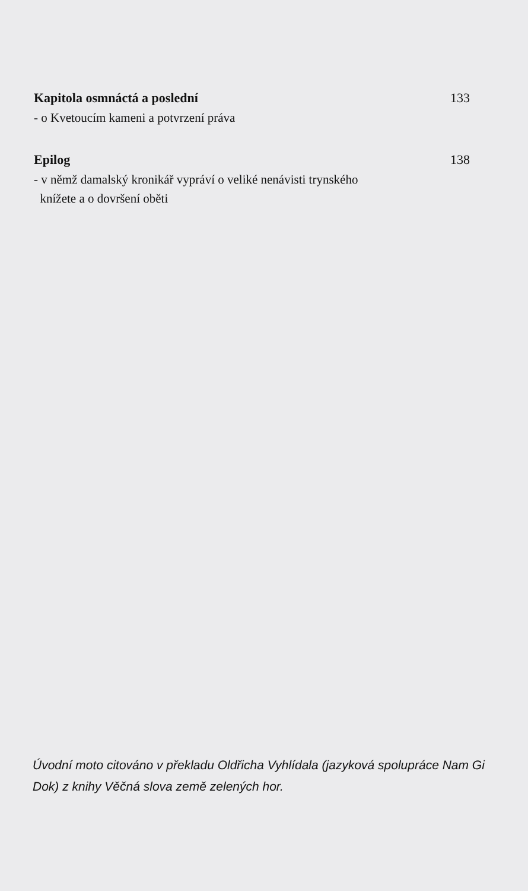Kapitola osmnáctá a poslední 133
- o Kvetoucím kameni a potvrzení práva
Epilog 138
- v němž damalský kronikář vypráví o veliké nenávisti trynského
knížete a o dovršení oběti
Úvodní moto citováno v překladu Oldřicha Vyhlídala (jazyková spolupráce Nam Gi Dok) z knihy Věčná slova země zelených hor.